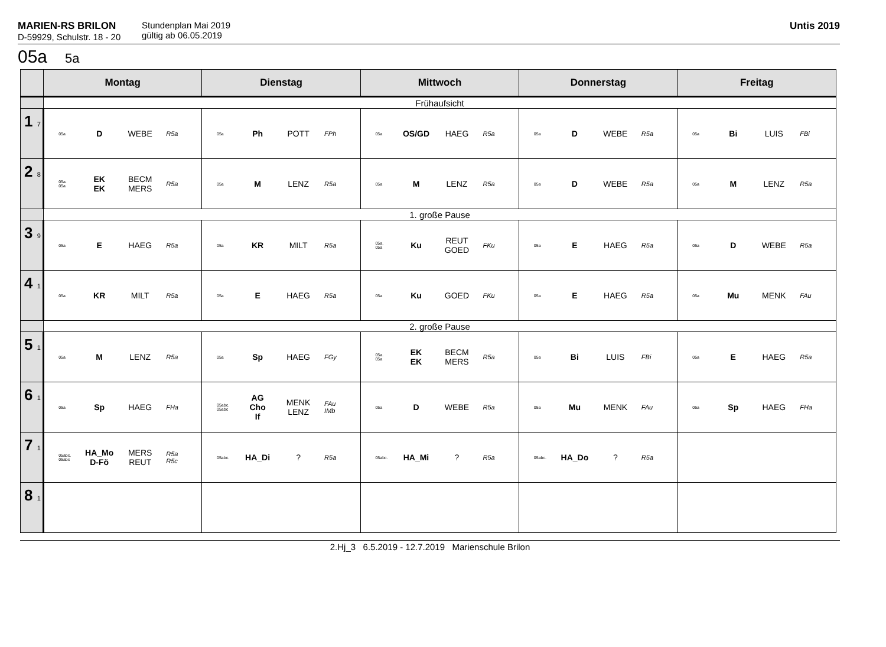MARIEN-RS BRILON
D-59929, Schulstr. 18 - 20
Stundenplan Mai 2019
gültig ab 06.05.2019
Untis 2019
05a 5a
| | Montag | Dienstag | Mittwoch | Donnerstag | Freitag |
| --- | --- | --- | --- | --- | --- |
| | Frühaufsicht | | | | |
| 1 7 | 05a D WEBE R5a | 05a Ph POTT FPh | 05a OS/GD HAEG R5a | 05a D WEBE R5a | 05a Bi LUIS FBi |
| 2 8 | 05a. 05a EK EK BECM MERS R5a | 05a M LENZ R5a | 05a M LENZ R5a | 05a D WEBE R5a | 05a M LENZ R5a |
| | 1. große Pause | | | | |
| 3 9 | 05a E HAEG R5a | 05a KR MILT R5a | 05a. 05a Ku REUT GOED FKu | 05a E HAEG R5a | 05a D WEBE R5a |
| 4 1 | 05a KR MILT R5a | 05a E HAEG R5a | 05a Ku GOED FKu | 05a E HAEG R5a | 05a Mu MENK FAu |
| | 2. große Pause | | | | |
| 5 1 | 05a M LENZ R5a | 05a Sp HAEG FGy | 05a. 05a EK EK BECM MERS R5a | 05a Bi LUIS FBi | 05a E HAEG R5a |
| 6 1 | 05a Sp HAEG FHa | 05abc. 05abc AG Cho If MENK LENZ FAu IMb | 05a D WEBE R5a | 05a Mu MENK FAu | 05a Sp HAEG FHa |
| 7 1 | 05abc. 05abc HA_Mo D-Fö MERS REUT R5a R5c | 05abc. HA_Di ? R5a | 05abc. HA_Mi ? R5a | 05abc. HA_Do ? R5a | |
| 8 1 | | | | | |
2.Hj_3 6.5.2019 - 12.7.2019 Marienschule Brilon